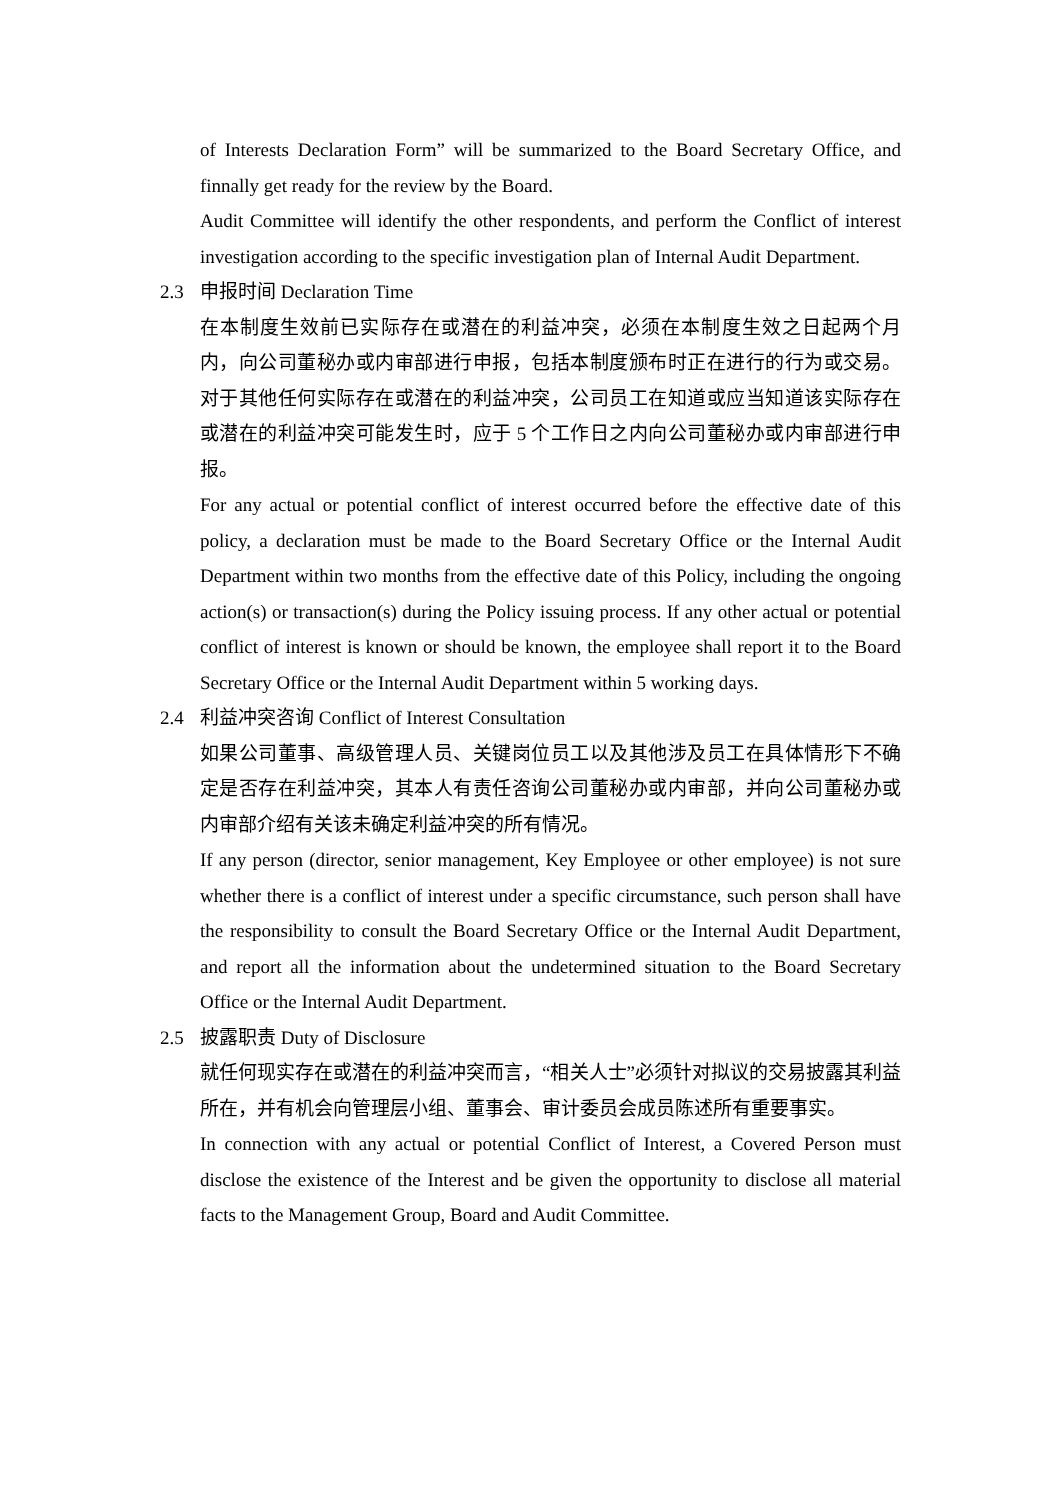of Interests Declaration Form” will be summarized to the Board Secretary Office, and finnally get ready for the review by the Board.
Audit Committee will identify the other respondents, and perform the Conflict of interest investigation according to the specific investigation plan of Internal Audit Department.
2.3 申报时间 Declaration Time
在本制度生效前已实际存在或潜在的利益冲突，必须在本制度生效之日起两个月内，向公司董秘办或内审部进行申报，包括本制度颁布时正在进行的行为或交易。对于其他任何实际存在或潜在的利益冲突，公司员工在知道或应当知道该实际存在或潜在的利益冲突可能发生时，应于 5 个工作日之内向公司董秘办或内审部进行申报。
For any actual or potential conflict of interest occurred before the effective date of this policy, a declaration must be made to the Board Secretary Office or the Internal Audit Department within two months from the effective date of this Policy, including the ongoing action(s) or transaction(s) during the Policy issuing process. If any other actual or potential conflict of interest is known or should be known, the employee shall report it to the Board Secretary Office or the Internal Audit Department within 5 working days.
2.4 利益冲突咨询 Conflict of Interest Consultation
如果公司董事、高级管理人员、关键岗位员工以及其他涉及员工在具体情形下不确定是否存在利益冲突，其本人有责任咨询公司董秘办或内审部，并向公司董秘办或内审部介绍有关该未确定利益冲突的所有情况。
If any person (director, senior management, Key Employee or other employee) is not sure whether there is a conflict of interest under a specific circumstance, such person shall have the responsibility to consult the Board Secretary Office or the Internal Audit Department, and report all the information about the undetermined situation to the Board Secretary Office or the Internal Audit Department.
2.5 披露职责 Duty of Disclosure
就任何现实存在或潜在的利益冲突而言，“相关人士”必须针对拟议的交易披露其利益所在，并有机会向管理层小组、董事会、审计委员会成员陈述所有重要事实。
In connection with any actual or potential Conflict of Interest, a Covered Person must disclose the existence of the Interest and be given the opportunity to disclose all material facts to the Management Group, Board and Audit Committee.